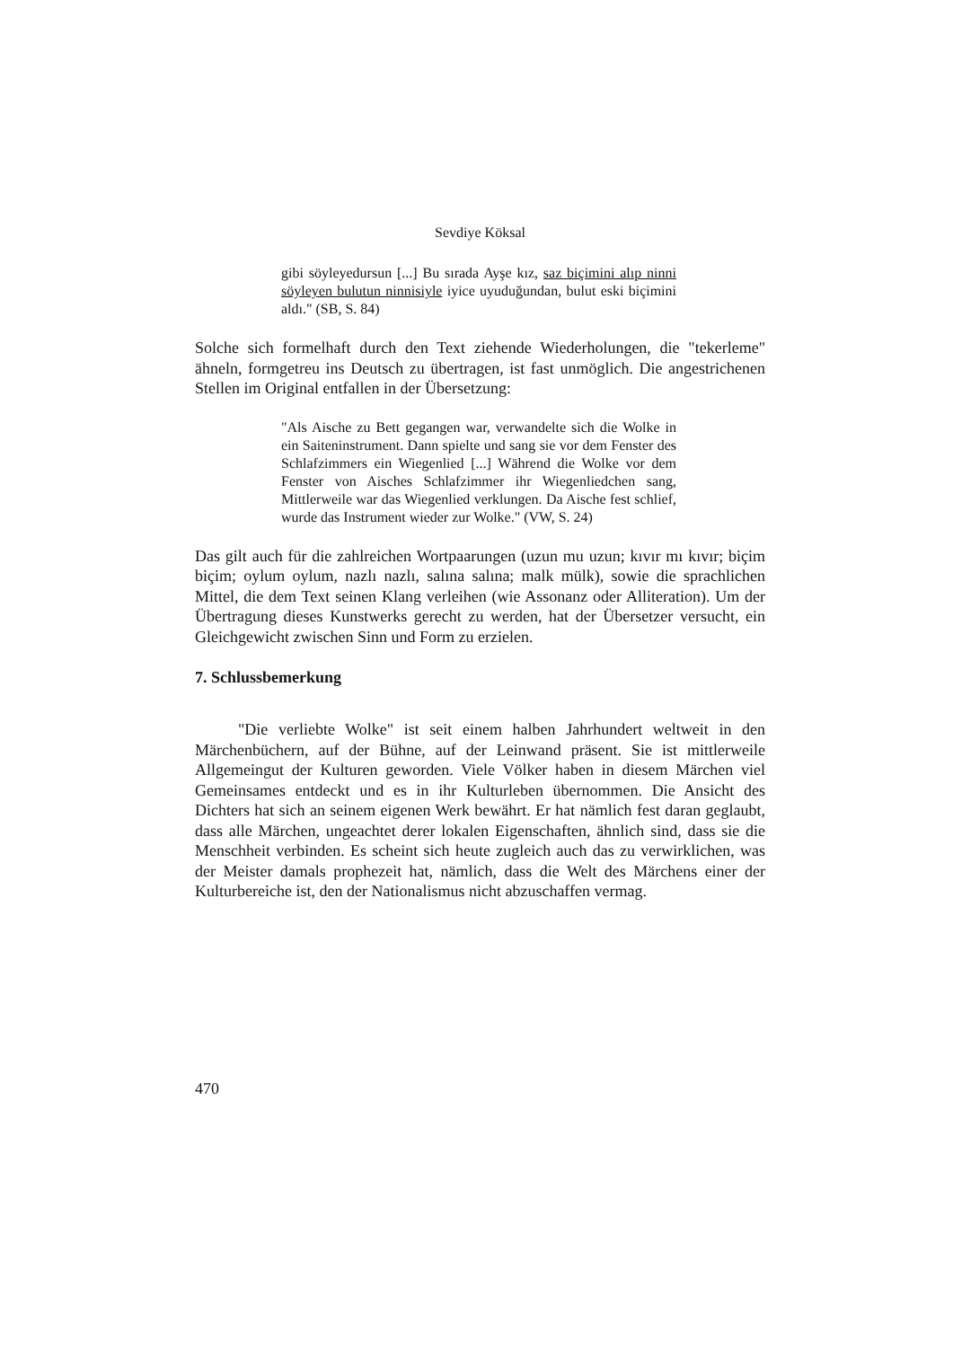Sevdiye Köksal
gibi söyleyedursun [...] Bu sırada Ayşe kız, saz biçimini alıp ninni söyleyen bulutun ninnisiyle iyice uyuduğundan, bulut eski biçimini aldı." (SB, S. 84)
Solche sich formelhaft durch den Text ziehende Wiederholungen, die "tekerleme" ähneln, formgetreu ins Deutsch zu übertragen, ist fast unmöglich. Die angestrichenen Stellen im Original entfallen in der Übersetzung:
"Als Aische zu Bett gegangen war, verwandelte sich die Wolke in ein Saiteninstrument. Dann spielte und sang sie vor dem Fenster des Schlafzimmers ein Wiegenlied [...] Während die Wolke vor dem Fenster von Aisches Schlafzimmer ihr Wiegenliedchen sang, Mittlerweile war das Wiegenlied verklungen. Da Aische fest schlief, wurde das Instrument wieder zur Wolke." (VW, S. 24)
Das gilt auch für die zahlreichen Wortpaarungen (uzun mu uzun; kıvır mı kıvır; biçim biçim; oylum oylum, nazlı nazlı, salına salına; malk mülk), sowie die sprachlichen Mittel, die dem Text seinen Klang verleihen (wie Assonanz oder Alliteration). Um der Übertragung dieses Kunstwerks gerecht zu werden, hat der Übersetzer versucht, ein Gleichgewicht zwischen Sinn und Form zu erzielen.
7. Schlussbemerkung
"Die verliebte Wolke" ist seit einem halben Jahrhundert weltweit in den Märchenbüchern, auf der Bühne, auf der Leinwand präsent. Sie ist mittlerweile Allgemeingut der Kulturen geworden. Viele Völker haben in diesem Märchen viel Gemeinsames entdeckt und es in ihr Kulturleben übernommen. Die Ansicht des Dichters hat sich an seinem eigenen Werk bewährt. Er hat nämlich fest daran geglaubt, dass alle Märchen, ungeachtet derer lokalen Eigenschaften, ähnlich sind, dass sie die Menschheit verbinden. Es scheint sich heute zugleich auch das zu verwirklichen, was der Meister damals prophezeit hat, nämlich, dass die Welt des Märchens einer der Kulturbereiche ist, den der Nationalismus nicht abzuschaffen vermag.
470